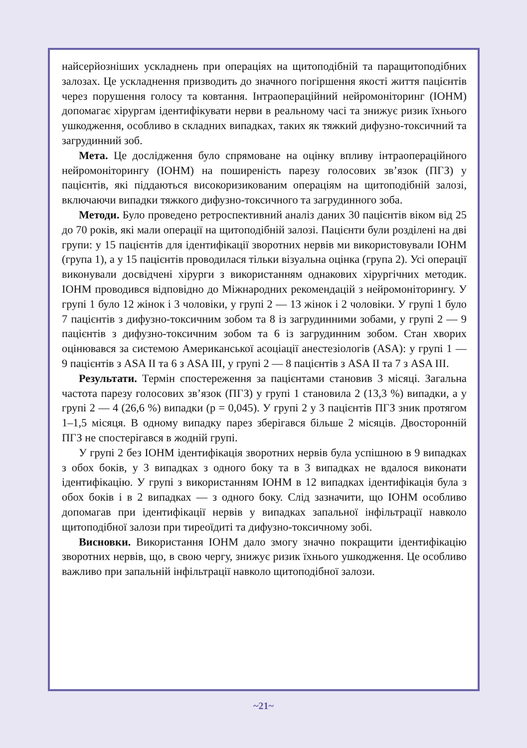найсерйозніших ускладнень при операціях на щитоподібній та паращитоподібних залозах. Це ускладнення призводить до значного погіршення якості життя пацієнтів через порушення голосу та ковтання. Інтраопераційний нейромоніторинг (ІОНМ) допомагає хірургам ідентифікувати нерви в реальному часі та знижує ризик їхнього ушкодження, особливо в складних випадках, таких як тяжкий дифузно-токсичний та загрудинний зоб.
Мета. Це дослідження було спрямоване на оцінку впливу інтраопераційного нейромоніторингу (ІОНМ) на поширеність парезу голосових зв’язок (ПГЗ) у пацієнтів, які піддаються високоризикованим операціям на щитоподібній залозі, включаючи випадки тяжкого дифузно-токсичного та загрудинного зоба.
Методи. Було проведено ретроспективний аналіз даних 30 пацієнтів віком від 25 до 70 років, які мали операції на щитоподібній залозі. Пацієнти були розділені на дві групи: у 15 пацієнтів для ідентифікації зворотних нервів ми використовували ІОНМ (група 1), а у 15 пацієнтів проводилася тільки візуальна оцінка (група 2). Усі операції виконували досвідчені хірурги з використанням однакових хірургічних методик. ІОНМ проводився відповідно до Міжнародних рекомендацій з нейромоніторингу. У групі 1 було 12 жінок і 3 чоловіки, у групі 2 — 13 жінок і 2 чоловіки. У групі 1 було 7 пацієнтів з дифузно-токсичним зобом та 8 із загрудинними зобами, у групі 2 — 9 пацієнтів з дифузно-токсичним зобом та 6 із загрудинним зобом. Стан хворих оцінювався за системою Американської асоціації анестезіологів (ASA): у групі 1 — 9 пацієнтів з ASA II та 6 з ASA III, у групі 2 — 8 пацієнтів з ASA II та 7 з ASA III.
Результати. Термін спостереження за пацієнтами становив 3 місяці. Загальна частота парезу голосових зв’язок (ПГЗ) у групі 1 становила 2 (13,3 %) випадки, а у групі 2 — 4 (26,6 %) випадки (p = 0,045). У групі 2 у 3 пацієнтів ПГЗ зник протягом 1–1,5 місяця. В одному випадку парез зберігався більше 2 місяців. Двосторонній ПГЗ не спостерігався в жодній групі.
У групі 2 без ІОНМ ідентифікація зворотних нервів була успішною в 9 випадках з обох боків, у 3 випадках з одного боку та в 3 випадках не вдалося виконати ідентифікацію. У групі з використанням ІОНМ в 12 випадках ідентифікація була з обох боків і в 2 випадках — з одного боку. Слід зазначити, що ІОНМ особливо допомагав при ідентифікації нервів у випадках запальної інфільтрації навколо щитоподібної залози при тиреоїдиті та дифузно-токсичному зобі.
Висновки. Використання ІОНМ дало змогу значно покращити ідентифікацію зворотних нервів, що, в свою чергу, знижує ризик їхнього ушкодження. Це особливо важливо при запальній інфільтрації навколо щитоподібної залози.
~21~